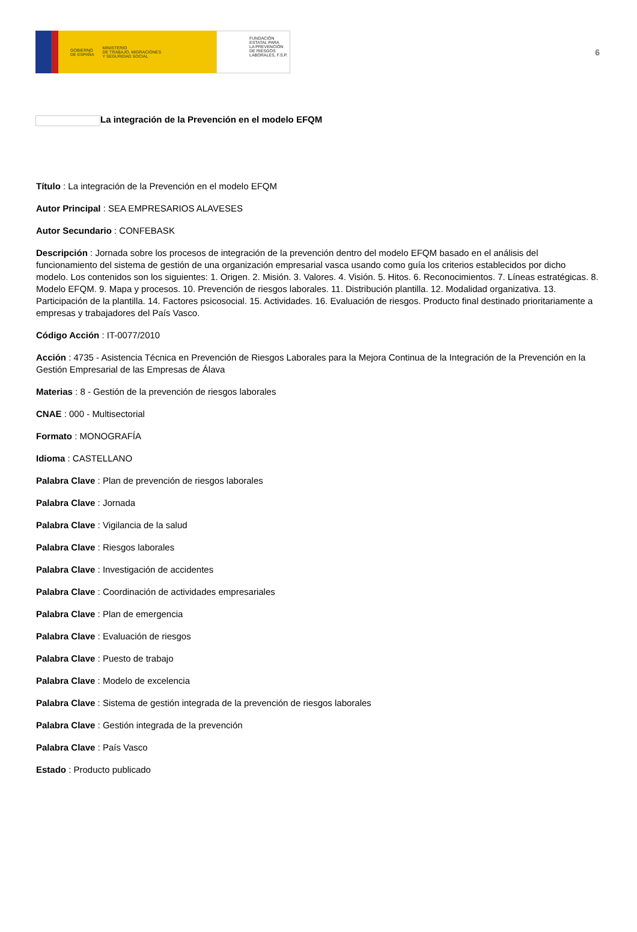GOBIERNO
DE ESPAÑA MINISTERIO
DE TRABAJO, MIGRACIONES
Y SEGURIDAD SOCIAL
FUNDACIÓN
ESTATAL PARA
LA PREVENCIÓN
DE RIESGOS
LABORALES, F.S.P.
6
La integración de la Prevención en el modelo EFQM
Título : La integración de la Prevención en el modelo EFQM
Autor Principal : SEA EMPRESARIOS ALAVESES
Autor Secundario : CONFEBASK
Descripción : Jornada sobre los procesos de integración de la prevención dentro del modelo EFQM basado en el análisis del funcionamiento del sistema de gestión de una organización empresarial vasca usando como guía los criterios establecidos por dicho modelo. Los contenidos son los siguientes: 1. Origen. 2. Misión. 3. Valores. 4. Visión. 5. Hitos. 6. Reconocimientos. 7. Líneas estratégicas. 8. Modelo EFQM. 9. Mapa y procesos. 10. Prevención de riesgos laborales. 11. Distribución plantilla. 12. Modalidad organizativa. 13. Participación de la plantilla. 14. Factores psicosocial. 15. Actividades. 16. Evaluación de riesgos. Producto final destinado prioritariamente a empresas y trabajadores del País Vasco.
Código Acción : IT-0077/2010
Acción : 4735 - Asistencia Técnica en Prevención de Riesgos Laborales para la Mejora Continua de la Integración de la Prevención en la Gestión Empresarial de las Empresas de Álava
Materias : 8 - Gestión de la prevención de riesgos laborales
CNAE : 000 - Multisectorial
Formato : MONOGRAFÍA
Idioma : CASTELLANO
Palabra Clave : Plan de prevención de riesgos laborales
Palabra Clave : Jornada
Palabra Clave : Vigilancia de la salud
Palabra Clave : Riesgos laborales
Palabra Clave : Investigación de accidentes
Palabra Clave : Coordinación de actividades empresariales
Palabra Clave : Plan de emergencia
Palabra Clave : Evaluación de riesgos
Palabra Clave : Puesto de trabajo
Palabra Clave : Modelo de excelencia
Palabra Clave : Sistema de gestión integrada de la prevención de riesgos laborales
Palabra Clave : Gestión integrada de la prevención
Palabra Clave : País Vasco
Estado : Producto publicado